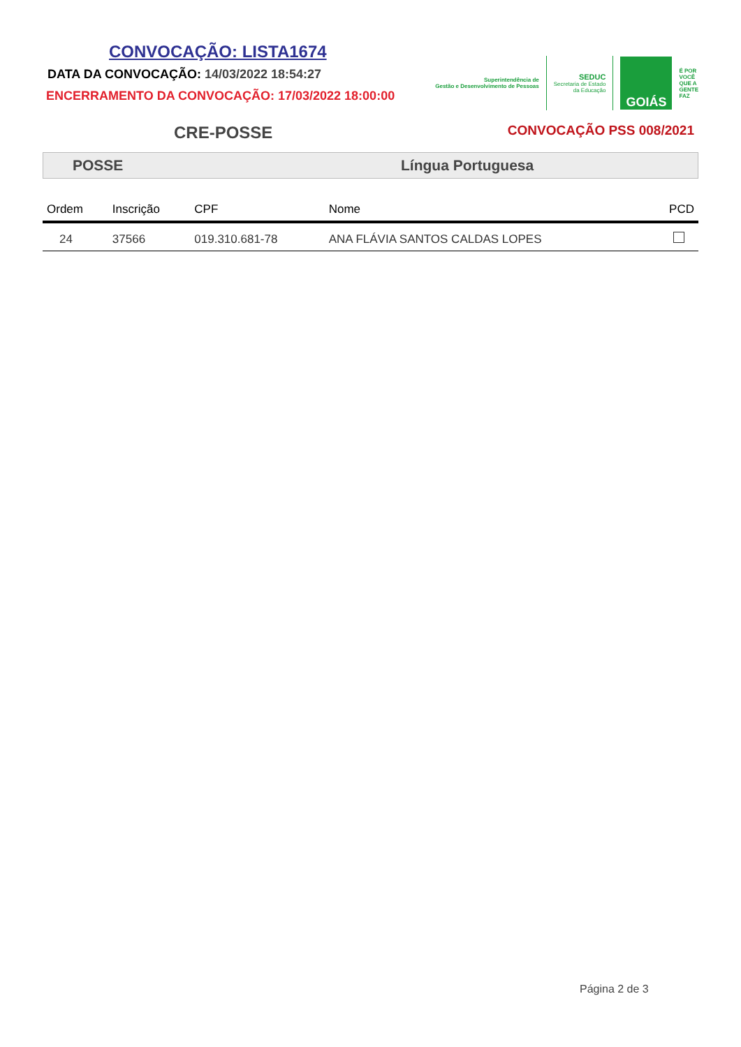CONVOCAÇÃO: LISTA1674
DATA DA CONVOCAÇÃO: 14/03/2022 18:54:27
ENCERRAMENTO DA CONVOCAÇÃO: 17/03/2022 18:00:00
Superintendência de
Gestão e Desenvolvimento de Pessoas
SEDUC
Secretaria de Estado
da Educação
GOIÁS
É POR
VOCÊ
QUE A
GENTE
FAZ
CRE-POSSE
CONVOCAÇÃO PSS 008/2021
POSSE Língua Portuguesa
| Ordem | Inscrição | CPF | Nome | PCD |
| --- | --- | --- | --- | --- |
| 24 | 37566 | 019.310.681-78 | ANA FLÁVIA SANTOS CALDAS LOPES | |
Página 2 de 3